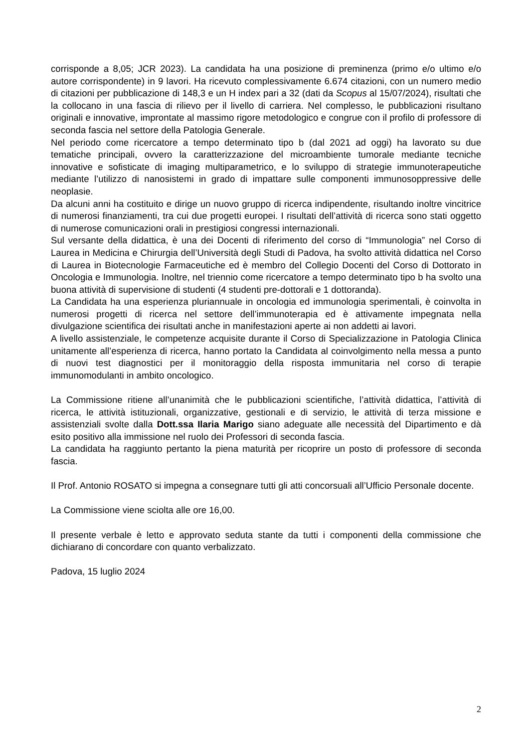corrisponde a 8,05; JCR 2023). La candidata ha una posizione di preminenza (primo e/o ultimo e/o autore corrispondente) in 9 lavori. Ha ricevuto complessivamente 6.674 citazioni, con un numero medio di citazioni per pubblicazione di 148,3 e un H index pari a 32 (dati da Scopus al 15/07/2024), risultati che la collocano in una fascia di rilievo per il livello di carriera. Nel complesso, le pubblicazioni risultano originali e innovative, improntate al massimo rigore metodologico e congrue con il profilo di professore di seconda fascia nel settore della Patologia Generale.
Nel periodo come ricercatore a tempo determinato tipo b (dal 2021 ad oggi) ha lavorato su due tematiche principali, ovvero la caratterizzazione del microambiente tumorale mediante tecniche innovative e sofisticate di imaging multiparametrico, e lo sviluppo di strategie immunoterapeutiche mediante l’utilizzo di nanosistemi in grado di impattare sulle componenti immunosoppressive delle neoplasie.
Da alcuni anni ha costituito e dirige un nuovo gruppo di ricerca indipendente, risultando inoltre vincitrice di numerosi finanziamenti, tra cui due progetti europei. I risultati dell’attività di ricerca sono stati oggetto di numerose comunicazioni orali in prestigiosi congressi internazionali.
Sul versante della didattica, è una dei Docenti di riferimento del corso di “Immunologia” nel Corso di Laurea in Medicina e Chirurgia dell’Università degli Studi di Padova, ha svolto attività didattica nel Corso di Laurea in Biotecnologie Farmaceutiche ed è membro del Collegio Docenti del Corso di Dottorato in Oncologia e Immunologia. Inoltre, nel triennio come ricercatore a tempo determinato tipo b ha svolto una buona attività di supervisione di studenti (4 studenti pre-dottorali e 1 dottoranda).
La Candidata ha una esperienza pluriannuale in oncologia ed immunologia sperimentali, è coinvolta in numerosi progetti di ricerca nel settore dell’immunoterapia ed è attivamente impegnata nella divulgazione scientifica dei risultati anche in manifestazioni aperte ai non addetti ai lavori.
A livello assistenziale, le competenze acquisite durante il Corso di Specializzazione in Patologia Clinica unitamente all’esperienza di ricerca, hanno portato la Candidata al coinvolgimento nella messa a punto di nuovi test diagnostici per il monitoraggio della risposta immunitaria nel corso di terapie immunomodulanti in ambito oncologico.
La Commissione ritiene all’unanimità che le pubblicazioni scientifiche, l’attività didattica, l’attività di ricerca, le attività istituzionali, organizzative, gestionali e di servizio, le attività di terza missione e assistenziali svolte dalla Dott.ssa Ilaria Marigo siano adeguate alle necessità del Dipartimento e dà esito positivo alla immissione nel ruolo dei Professori di seconda fascia.
La candidata ha raggiunto pertanto la piena maturità per ricoprire un posto di professore di seconda fascia.
Il Prof. Antonio ROSATO si impegna a consegnare tutti gli atti concorsuali all’Ufficio Personale docente.
La Commissione viene sciolta alle ore 16,00.
Il presente verbale è letto e approvato seduta stante da tutti i componenti della commissione che dichiarano di concordare con quanto verbalizzato.
Padova, 15 luglio 2024
2